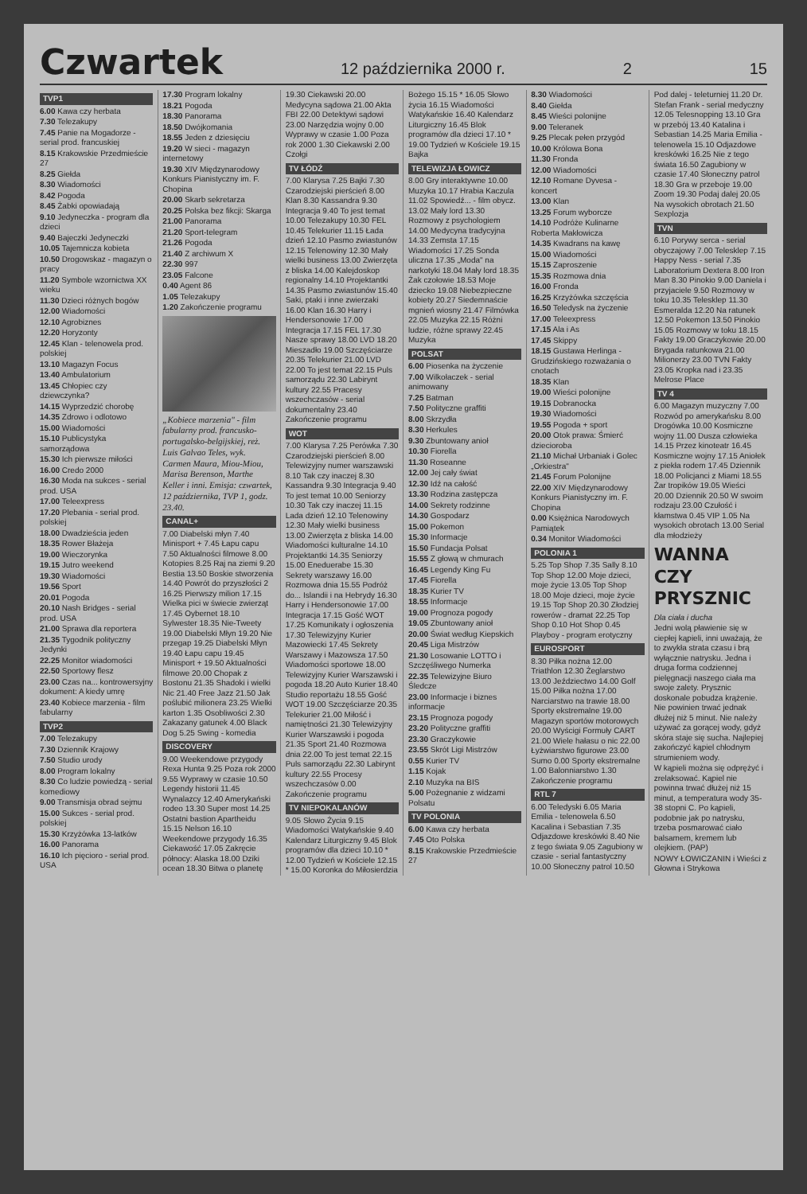Czwartek
12 października 2000 r. 2 15
TVP1
6.00 Kawa czy herbata
7.30 Telezakupy
7.45 Panie na Mogadorze - serial prod. francuskiej
8.15 Krakowskie Przedmieście 27
8.25 Giełda
8.30 Wiadomości
8.42 Pogoda
8.45 Żabki opowiadają
9.10 Jedyneczka - program dla dzieci
9.40 Bajeczki Jedyneczki
10.05 Tajemnicza kobieta
10.50 Drogowskaz - magazyn o pracy
11.20 Symbole wzornictwa XX wieku
11.30 Dzieci różnych bogów
12.00 Wiadomości
12.10 Agrobiznes
12.20 Horyzonty
12.45 Klan - telenowela prod. polskiej
13.10 Magazyn Focus
13.40 Ambulatorium
13.45 Chłopiec czy dziewczynka?
14.15 Wyprzedzić chorobę
14.35 Zdrowo i odlotowo
15.00 Wiadomości
15.10 Publicystyka samorządowa
15.30 Ich pierwsze miłości
16.00 Credo 2000
16.30 Moda na sukces - serial prod. USA
17.00 Teleexpress
17.20 Plebania - serial prod. polskiej
18.00 Dwadzieścia jeden
18.35 Rower Błażeja
19.00 Wieczorynka
19.15 Jutro weekend
19.30 Wiadomości
19.56 Sport
20.01 Pogoda
20.10 Nash Bridges - serial prod. USA
21.00 Sprawa dla reportera
21.35 Tygodnik polityczny Jedynki
22.25 Monitor wiadomości
22.50 Sportowy flesz
23.00 Czas na... kontrowersyjny dokument: A kiedy umrę
23.40 Kobiece marzenia - film fabularny
TVP2
7.00 Telezakupy
7.30 Dziennik Krajowy
7.50 Studio urody
8.00 Program lokalny
8.30 Co ludzie powiedzą - serial komediowy
9.00 Transmisja obrad sejmu
15.00 Sukces - serial prod. polskiej
15.30 Krzyżówka 13-latków
16.00 Panorama
16.10 Ich pięcioro - serial prod. USA
17.30 Program lokalny
18.21 Pogoda
18.30 Panorama
18.50 Dwójkomania
18.55 Jeden z dziesięciu
19.20 W sieci - magazyn internetowy
19.30 XIV Międzynarodowy Konkurs Pianistyczny im. F. Chopina
20.00 Skarb sekretarza
20.25 Polska bez fikcji: Skarga
21.00 Panorama
21.20 Sport-telegram
21.26 Pogoda
21.40 Z archiwum X
22.30 997
23.05 Falcone
0.40 Agent 86
1.05 Telezakupy
1.20 Zakończenie programu
„Kobiece marzenia" - film fabularny prod. francusko-portugalsko-belgijskiej, reż. Luis Galvao Teles, wyk. Carmen Maura, Miou-Miou, Marisa Berenson, Marthe Keller i inni. Emisja: czwartek, 12 października, TVP 1, godz. 23.40.
CANAL+
7.00 Diabelski młyn 7.40 Minisport + 7.45 Łapu capu 7.50 Aktualności filmowe 8.00 Kotopies 8.25 Raj na ziemi 9.20 Bestia 13.50 Boskie stworzenia 14.40 Powrót do przyszłości 2 16.25 Pierwszy milion 17.15 Wielka pici w świecie zwierząt 17.45 Oybernet 18.10 Sylwester 18.35 Nie-Tweety 19.00 Diabelski Młyn 19.20 Nie przegap 19.25 Diabelski Młyn 19.40 Łapu capu 19.45 Minisport + 19.50 Aktualności filmowe 20.00 Chopak z Bostonu 21.35 Shadoki i wielki Nic 21.40 Free Jazz 21.50 Jak poślubić milionera 23.25 Wielki karton 1.35 Osobliwości 2.30 Zakazany gatunek 4.00 Black Dog 5.25 Swing - komedia
DISCOVERY
9.00 Weekendowe przygody Rexa Hunta 9.25 Poza rok 2000 9.55 Wyprawy w czasie 10.50 Legendy historii 11.45 Wynalazcy 12.40 Amerykański rodeo 13.30 Super most 14.25 Ostatni bastion Apartheidu 15.15 Nelson 16.10 Weekendowe przygody 16.35 Ciekawość 17.05 Zakręcie północy: Alaska 18.00 Dziki ocean 18.30 Bitwa o planetę 19.30 Ciekawski 20.00 Medycyna sądowa 21.00 Akta FBI 22.00 Detektywi sądowi 23.00 Narzędzia wojny 0.00 Wyprawy w czasie 1.00 Poza rok 2000 1.30 Ciekawski 2.00 Czołgi
TV ŁÓDŹ
7.00 Klarysa 7.25 Bajki 7.30 Czarodziejski pierścień 8.00 Klan 8.30 Kassandra 9.30 Integracja 9.40 To jest temat 10.00 Telezakupy 10.30 FEL 10.45 Telekurier 11.15 Łada dzień 12.10 Pasmo zwiastunów 12.15 Telenowiny 12.30 Mały wielki business 13.00 Zwierzęta z bliska 14.00 Kalejdoskop regionalny 14.10 Projektantki 14.35 Pasmo zwiastunów 15.40 Saki, ptaki i inne zwierzaki 16.00 Klan 16.30 Harry i Hendersonowie 17.00 Integracja 17.15 FEL 17.30 Nasze sprawy 18.00 LVD 18.20 Mieszadło 19.00 Szczęściarze 20.35 Telekurier 21.00 LVD 22.00 To jest temat 22.15 Puls samorządu 22.30 Labirynt kultury 22.55 Pracesy wszechczasów - serial dokumentalny 23.40 Zakończenie programu
WOT
7.00 Klarysa 7.25 Perówka 7.30 Czarodziejski pierścień 8.00 Telewizyjny numer warszawski 8.10 Tak czy inaczej 8.30 Kassandra 9.30 Integracja 9.40 To jest temat 10.00 Seniorzy 10.30 Tak czy inaczej 11.15 Lada dzień 12.10 Telenowiny 12.30 Mały wielki business 13.00 Zwierzęta z bliska 14.00 Wiadomości kulturalne 14.10 Projektantki 14.35 Seniorzy 15.00 Eneduerabe 15.30 Sekrety warszawy 16.00 Rozmowa dnia 15.55 Podróż do... Islandii i na Hebrydy 16.30 Harry i Hendersonowie 17.00 Integracja 17.15 Gość WOT 17.25 Komunikaty i ogłoszenia 17.30 Telewizyjny Kurier Mazowiecki 17.45 Sekrety Warszawy i Mazowsza 17.50 Wiadomości sportowe 18.00 Telewizyjny Kurier Warszawski i pogoda 18.20 Auto Kurier 18.40 Studio reportażu 18.55 Gość WOT 19.00 Szczęściarze 20.35 Telekurier 21.00 Miłość i namiętności 21.30 Telewizyjny Kurier Warszawski i pogoda 21.35 Sport 21.40 Rozmowa dnia 22.00 To jest temat 22.15 Puls samorządu 22.30 Labirynt kultury 22.55 Procesy wszechczasów 0.00 Zakończenie programu
TV NIEPOKALANÓW
9.05 Słowo Życia 9.15 Wiadomości Watykańskie 9.40 Kalendarz Liturgiczny 9.45 Blok programów dla dzieci 10.10 * 12.00 Tydzień w Kościele 12.15 * 15.00 Koronka do Miłosierdzia Bożego 15.15 * 16.05 Słowo życia 16.15 Wiadomości Watykańskie 16.40 Kalendarz Liturgiczny 16.45 Blok programów dla dzieci 17.10 * 19.00 Tydzień w Kościele 19.15 Bajka
TELEWIZJA ŁOWICZ
8.00 Gry interaktywne 10.00 Muzyka 10.17 Hrabia Kaczula 11.02 Spowiedź... - film obycz. 13.02 Mały lord 13.30 Rozmowy z psychologiem 14.00 Medycyna tradycyjna 14.33 Zemsta 17.15 Wiadomości 17.25 Sonda uliczna 17.35 „Moda" na narkotyki 18.04 Mały lord 18.35 Żak czołowie 18.53 Moje dziecko 19.08 Niebezpieczne kobiety 20.27 Siedemnaście mgnień wiosny 21.47 Filmówka 22.05 Muzyka 22.15 Różni ludzie, różne sprawy 22.45 Muzyka
POLSAT
6.00 Piosenka na życzenie
7.00 Wilkołaczek - serial animowany
7.25 Batman
7.50 Polityczne graffiti
8.00 Skrzydła
8.30 Herkules
9.30 Zbuntowany anioł
10.30 Fiorella
11.30 Roseanne
12.00 Jej cały świat
12.30 Idź na całość
13.30 Rodzina zastępcza
14.00 Sekrety rodzinne
14.30 Gospodarz
15.00 Pokemon
15.30 Informacje
15.50 Fundacja Polsat
15.55 Z głową w chmurach
16.45 Legendy King Fu
17.45 Fiorella
18.35 Kurier TV
18.55 Informacje
19.00 Prognoza pogody
19.05 Zbuntowany anioł
20.00 Świat według Kiepskich
20.45 Liga Mistrzów
21.30 Losowanie LOTTO i Szczęśliwego Numerka
22.35 Telewizyjne Biuro Śledcze
23.00 Informacje i biznes informacje
23.15 Prognoza pogody
23.20 Polityczne graffiti
23.30 Graczykowie
23.55 Skrót Ligi Mistrzów
0.55 Kurier TV
1.15 Kojak
2.10 Muzyka na BIS
5.00 Pożegnanie z widzami Polsatu
TV POLONIA
6.00 Kawa czy herbata
7.45 Oto Polska
8.15 Krakowskie Przedmieście 27
8.30 Wiadomości
8.40 Giełda
8.45 Wieści polonijne
9.00 Teleranek
9.25 Plecak pełen przygód
10.00 Królowa Bona
11.30 Fronda
12.00 Wiadomości
12.10 Romane Dyvesa - koncert
13.00 Klan
13.25 Forum wyborcze
14.10 Podróże Kulinarne Roberta Makłowicza
14.35 Kwadrans na kawę
15.00 Wiadomości
15.15 Zaproszenie
15.35 Rozmowa dnia
16.00 Fronda
16.25 Krzyżówka szczęścia
16.50 Teledysk na życzenie
17.00 Teleexpress
17.15 Ala i As
17.45 Skippy
18.15 Gustawa Herlinga - Grudzińskiego rozważania o cnotach
18.35 Klan
19.00 Wieści polonijne
19.15 Dobranocka
19.30 Wiadomości
19.55 Pogoda + sport
20.00 Otok prawa: Śmierć dziecioroba
21.10 Michał Urbaniak i Golec „Orkiestra"
21.45 Forum Polonijne
22.00 XIV Międzynarodowy Konkurs Pianistyczny im. F. Chopina
0.00 Księżnica Narodowych Pamiątek
0.34 Monitor Wiadomości
POLONIA 1
5.25 Top Shop 7.35 Sally 8.10 Top Shop 12.00 Moje dzieci, moje życie 13.05 Top Shop 18.00 Moje dzieci, moje życie 19.15 Top Shop 20.30 Złodziej rowerów - dramat 22.25 Top Shop 0.10 Hot Shop 0.45 Playboy - program erotyczny
EUROSPORT
8.30 Piłka nożna 12.00 Triathlon 12.30 Żeglarstwo 13.00 Jeździectwo 14.00 Golf 15.00 Piłka nożna 17.00 Narciarstwo na trawie 18.00 Sporty ekstremalne 19.00 Magazyn sportów motorowych 20.00 Wyścigi Formuły CART 21.00 Wiele hałasu o nic 22.00 Łyżwiarstwo figurowe 23.00 Sumo 0.00 Sporty ekstremalne 1.00 Balonniarstwo 1.30 Zakończenie programu
RTL 7
6.00 Teledyski 6.05 Maria Emilia - telenowela 6.50 Kacalina i Sebastian 7.35 Odjazdowe kreskówki 8.40 Nie z tego świata 9.05 Zagubiony w czasie - serial fantastyczny 10.00 Słoneczny patrol 10.50 Pod dalej - teleturniej 11.20 Dr. Stefan Frank - serial medyczny 12.05 Telesnopping 13.10 Gra w przebój 13.40 Katalina i Sebastian 14.25 Maria Emilia - telenowela 15.10 Odjazdowe kreskówki 16.25 Nie z tego świata 16.50 Zagubiony w czasie 17.40 Słoneczny patrol 18.30 Gra w przeboje 19.00 Zoom 19.30 Podaj dalej 20.05 Na wysokich obrotach 21.50 Sexplozja
TVN
6.10 Porywy serca - serial obyczajowy 7.00 Telesklep 7.15 Happy Ness - serial 7.35 Laboratorium Dextera 8.00 Iron Man 8.30 Pinokio 9.00 Daniela i przyjaciele 9.50 Rozmowy w toku 10.35 Telesklep 11.30 Esmeralda 12.20 Na ratunek 12.50 Pokemon 13.50 Pinokio 15.05 Rozmowy w toku 18.15 Fakty 19.00 Graczykowie 20.00 Brygada ratunkowa 21.00 Milionerzy 23.00 TVN Fakty 23.05 Kropka nad i 23.35 Melrose Place
TV 4
6.00 Magazyn muzyczny 7.00 Rozwód po amerykańsku 8.00 Drogówka 10.00 Kosmiczne wojny 11.00 Dusza człowieka 14.15 Przez kinoteatr 16.45 Kosmiczne wojny 17.15 Aniołek z piekła rodem 17.45 Dziennik 18.00 Policjanci z Miami 18.55 Żar tropików 19.05 Wieści 20.00 Dziennik 20.50 W swoim rodzaju 23.00 Czułość i kłamstwa 0.45 VIP 1.05 Na wysokich obrotach 13.00 Serial dla młodzieży
WANNA CZY PRYSZNIC
Dla ciała i ducha
Jedni wolą pławienie się w ciepłej kąpieli, inni uważają, że to zwykła strata czasu i brą wyłącznie natrysku. Jedna i druga forma codziennej pielęgnacji naszego ciała ma swoje zalety. Prysznic doskonale pobudza krążenie. Nie powinien trwać jednak dłużej niż 5 minut. Nie należy używać za gorącej wody, gdyż skóra staje się sucha. Najlepiej zakończyć kąpiel chłodnym strumieniem wody.
W kąpieli można się odprężyć i zrelaksować. Kąpiel nie powinna trwać dłużej niż 15 minut, a temperatura wody 35-38 stopni C. Po kąpieli, podobnie jak po natrysku, trzeba posmarować ciało balsamem, kremem lub olejkiem. (PAP)
NOWY ŁOWICZANIN i Wieści z Głowna i Strykowa